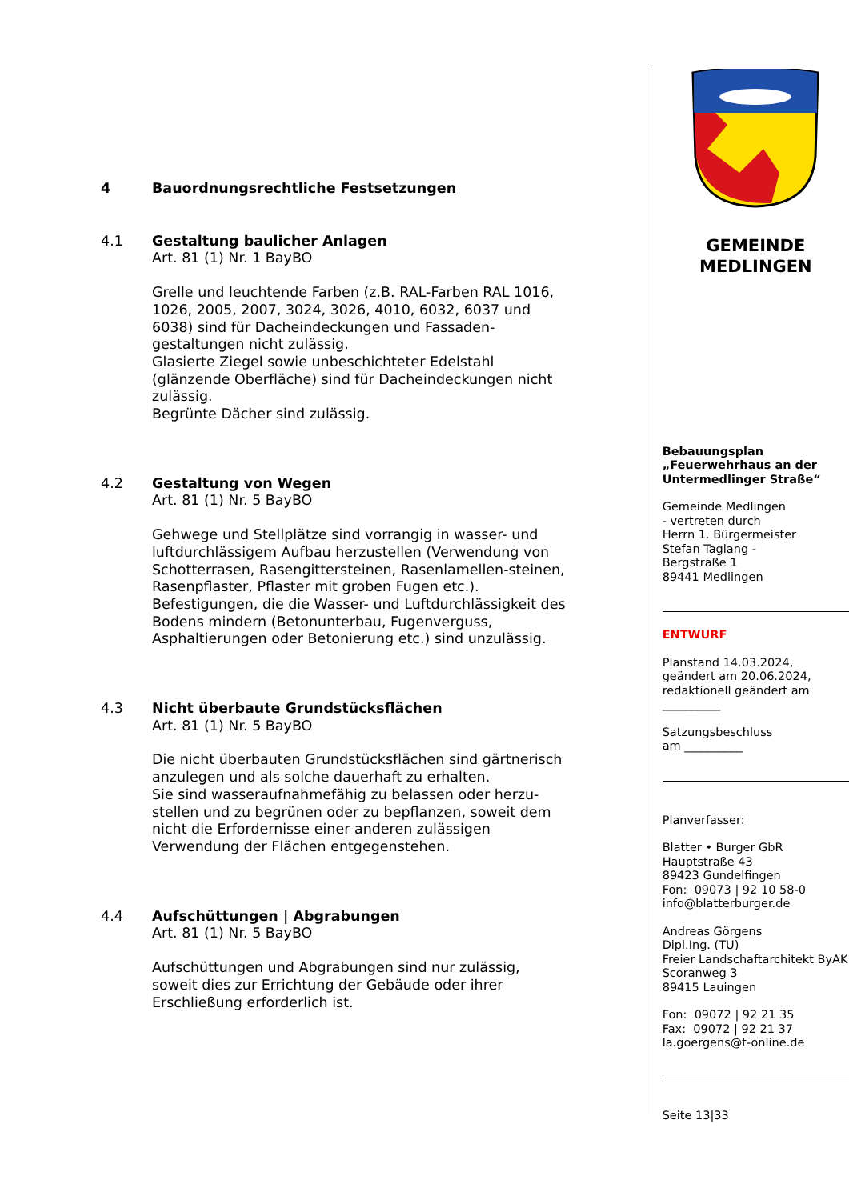4 Bauordnungsrechtliche Festsetzungen
4.1 Gestaltung baulicher Anlagen
Art. 81 (1) Nr. 1 BayBO
Grelle und leuchtende Farben (z.B. RAL-Farben RAL 1016, 1026, 2005, 2007, 3024, 3026, 4010, 6032, 6037 und 6038) sind für Dacheindeckungen und Fassaden-gestaltungen nicht zulässig.
Glasierte Ziegel sowie unbeschichteter Edelstahl (glänzende Oberfläche) sind für Dacheindeckungen nicht zulässig.
Begrünte Dächer sind zulässig.
4.2 Gestaltung von Wegen
Art. 81 (1) Nr. 5 BayBO
Gehwege und Stellplätze sind vorrangig in wasser- und luftdurchlässigem Aufbau herzustellen (Verwendung von Schotterrasen, Rasengittersteinen, Rasenlamellen-steinen, Rasenpflaster, Pflaster mit groben Fugen etc.). Befestigungen, die die Wasser- und Luftdurchlässigkeit des Bodens mindern (Betonunterbau, Fugenverguss, Asphaltierungen oder Betonierung etc.) sind unzulässig.
4.3 Nicht überbaute Grundstücksflächen
Art. 81 (1) Nr. 5 BayBO
Die nicht überbauten Grundstücksflächen sind gärtnerisch anzulegen und als solche dauerhaft zu erhalten.
Sie sind wasseraufnahmefähig zu belassen oder herzu-stellen und zu begrünen oder zu bepflanzen, soweit dem nicht die Erfordernisse einer anderen zulässigen Verwendung der Flächen entgegenstehen.
4.4 Aufschüttungen | Abgrabungen
Art. 81 (1) Nr. 5 BayBO
Aufschüttungen und Abgrabungen sind nur zulässig, soweit dies zur Errichtung der Gebäude oder ihrer Erschließung erforderlich ist.
GEMEINDE
MEDLINGEN
Bebauungsplan
„Feuerwehrhaus an der Untermedlinger Straße“
Gemeinde Medlingen
- vertreten durch
Herrn 1. Bürgermeister
Stefan Taglang -
Bergstraße 1
89441 Medlingen
ENTWURF
Planstand 14.03.2024,
geändert am 20.06.2024,
redaktionell geändert am
__________
Satzungsbeschluss
am __________
Planverfasser:
Blatter • Burger GbR
Hauptstraße 43
89423 Gundelfingen
Fon: 09073 | 92 10 58-0
info@blatterburger.de
Andreas Görgens
Dipl.Ing. (TU)
Freier Landschaftarchitekt ByAK
Scoranweg 3
89415 Lauingen
Fon: 09072 | 92 21 35
Fax: 09072 | 92 21 37
la.goergens@t-online.de
Seite 13|33